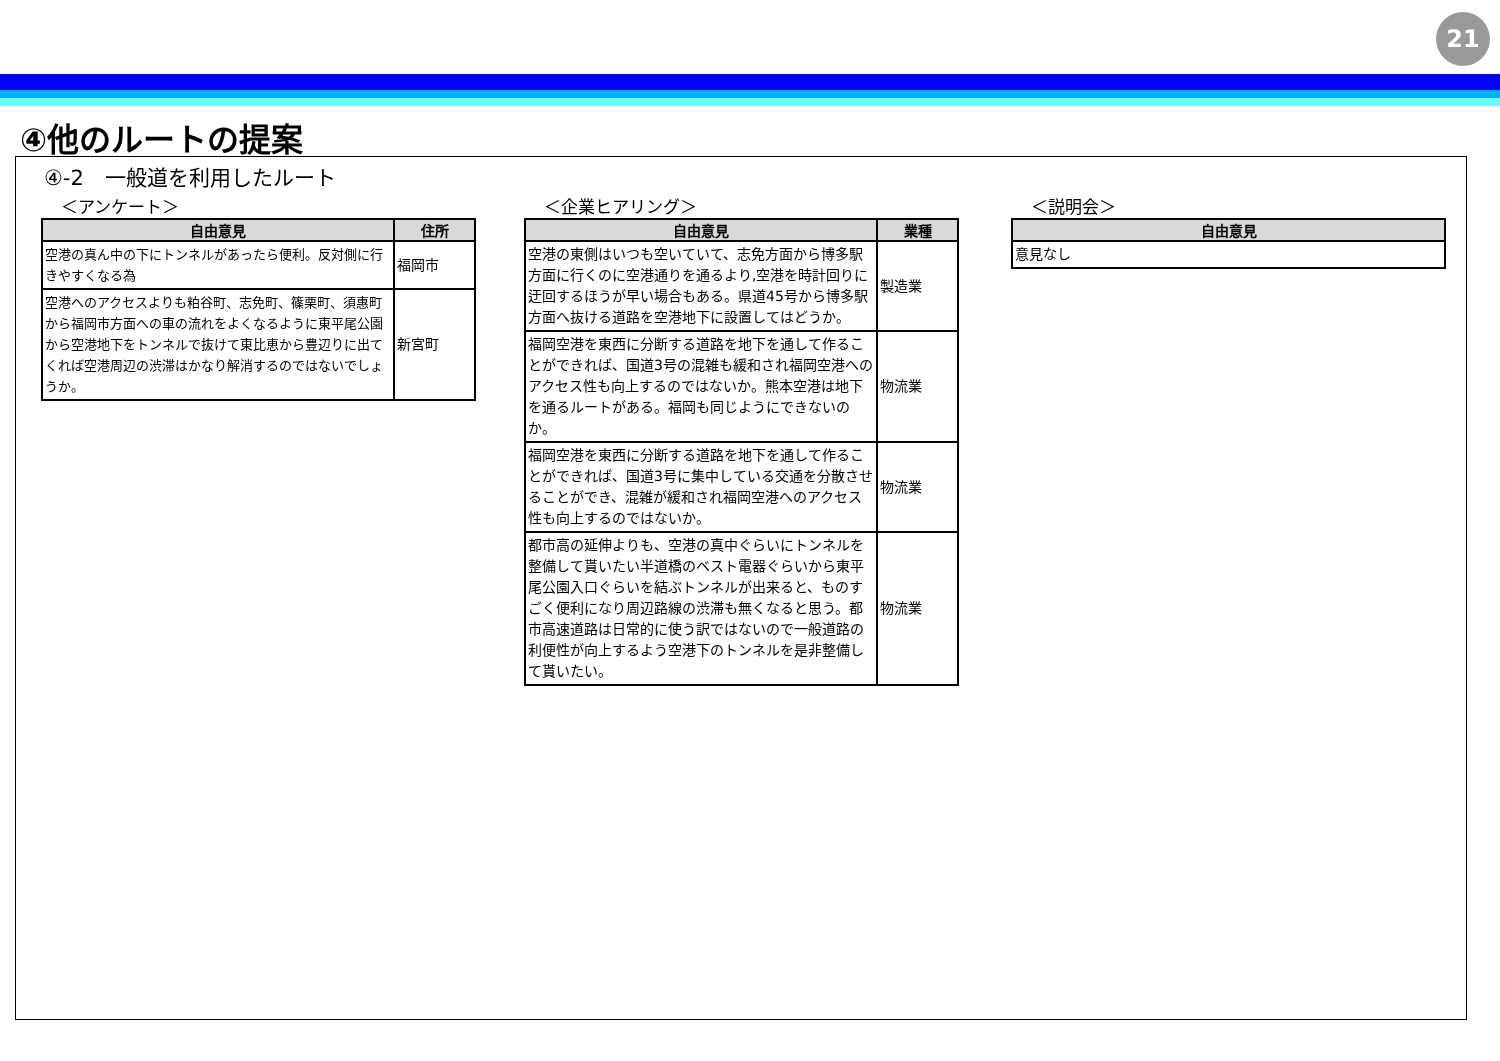21
④他のルートの提案
④-2　一般道を利用したルート
＜アンケート＞
| 自由意見 | 住所 |
| --- | --- |
| 空港の真ん中の下にトンネルがあったら便利。反対側に行きやすくなる為 | 福岡市 |
| 空港へのアクセスよりも粕谷町、志免町、篠栗町、須惠町から福岡市方面への車の流れをよくなるように東平尾公園から空港地下をトンネルで抜けて東比恵から豊辺りに出てくれば空港周辺の渋滞はかなり解消するのではないでしょうか。 | 新宮町 |
＜企業ヒアリング＞
| 自由意見 | 業種 |
| --- | --- |
| 空港の東側はいつも空いていて、志免方面から博多駅方面に行くのに空港通りを通るより,空港を時計回りに迂回するほうが早い場合もある。県道45号から博多駅方面へ抜ける道路を空港地下に設置してはどうか。 | 製造業 |
| 福岡空港を東西に分断する道路を地下を通して作ることができれば、国道3号の混雑も緩和され福岡空港へのアクセス性も向上するのではないか。熊本空港は地下を通るルートがある。福岡も同じようにできないのか。 | 物流業 |
| 福岡空港を東西に分断する道路を地下を通して作ることができれば、国道3号に集中している交通を分散させることができ、混雑が緩和され福岡空港へのアクセス性も向上するのではないか。 | 物流業 |
| 都市高の延伸よりも、空港の真中ぐらいにトンネルを整備して貰いたい半道橋のベスト電器ぐらいから東平尾公園入口ぐらいを結ぶトンネルが出来ると、ものすごく便利になり周辺路線の渋滞も無くなると思う。都市高速道路は日常的に使う訳ではないので一般道路の利便性が向上するよう空港下のトンネルを是非整備して貰いたい。 | 物流業 |
＜説明会＞
| 自由意見 |
| --- |
| 意見なし |